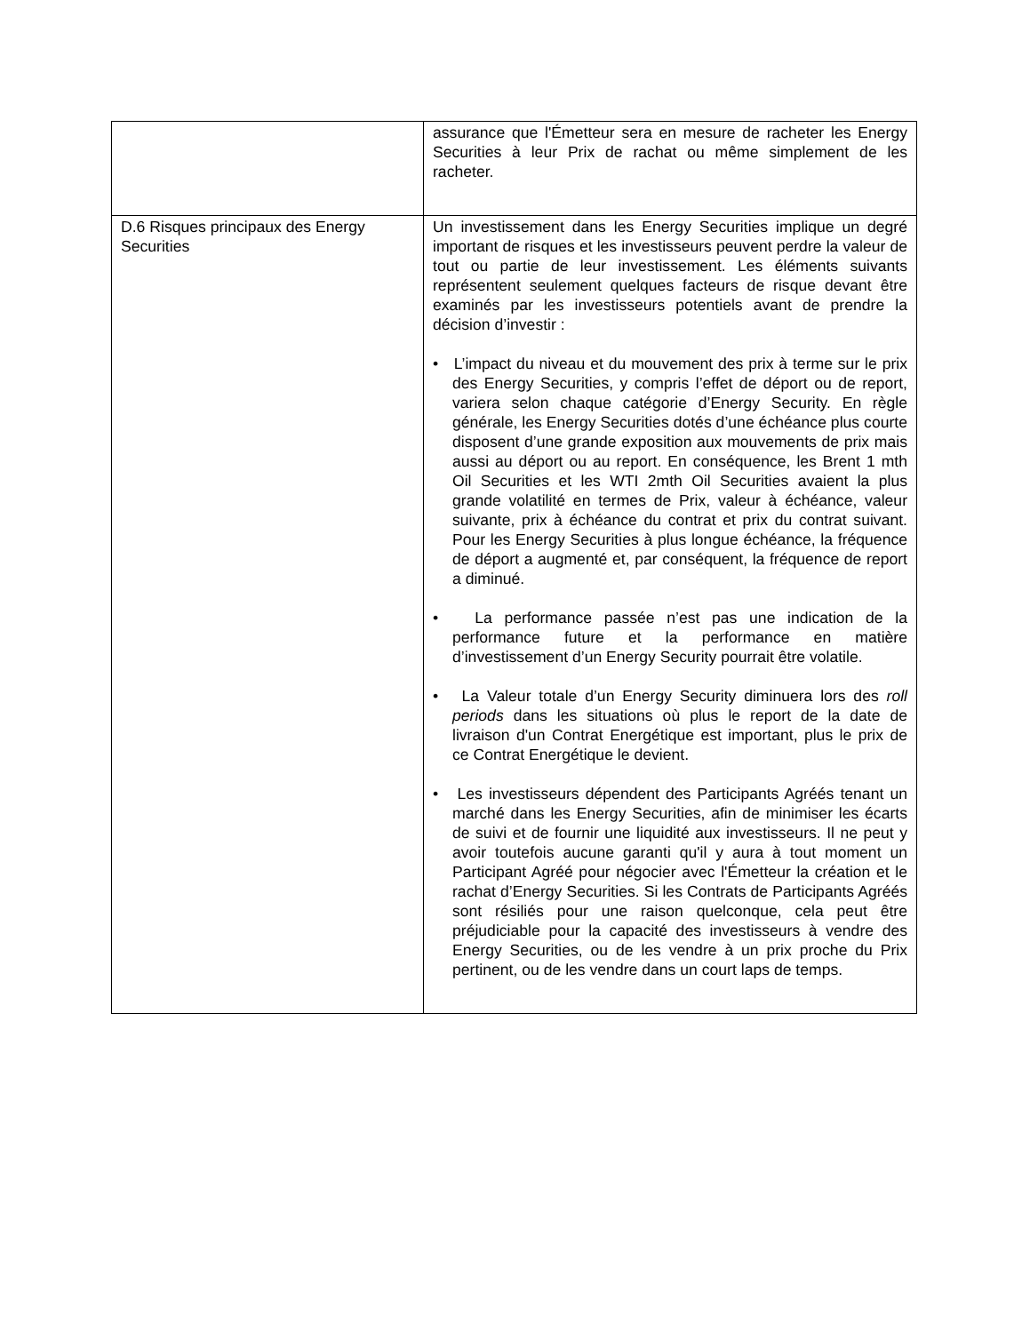| | assurance que l'Émetteur sera en mesure de racheter les Energy Securities à leur Prix de rachat ou même simplement de les racheter. |
| D.6 Risques principaux des Energy Securities | Un investissement dans les Energy Securities implique un degré important de risques et les investisseurs peuvent perdre la valeur de tout ou partie de leur investissement. Les éléments suivants représentent seulement quelques facteurs de risque devant être examinés par les investisseurs potentiels avant de prendre la décision d’investir : • L’impact du niveau et du mouvement des prix à terme sur le prix des Energy Securities, y compris l’effet de déport ou de report, variera selon chaque catégorie d’Energy Security. En règle générale, les Energy Securities dotés d’une échéance plus courte disposent d’une grande exposition aux mouvements de prix mais aussi au déport ou au report. En conséquence, les Brent 1 mth Oil Securities et les WTI 2mth Oil Securities avaient la plus grande volatilité en termes de Prix, valeur à échéance, valeur suivante, prix à échéance du contrat et prix du contrat suivant. Pour les Energy Securities à plus longue échéance, la fréquence de déport a augmenté et, par conséquent, la fréquence de report a diminué. • La performance passée n’est pas une indication de la performance future et la performance en matière d’investissement d’un Energy Security pourrait être volatile. • La Valeur totale d’un Energy Security diminuera lors des roll periods dans les situations où plus le report de la date de livraison d'un Contrat Energétique est important, plus le prix de ce Contrat Energétique le devient. • Les investisseurs dépendent des Participants Agréés tenant un marché dans les Energy Securities, afin de minimiser les écarts de suivi et de fournir une liquidité aux investisseurs. Il ne peut y avoir toutefois aucune garanti qu'il y aura à tout moment un Participant Agréé pour négocier avec l'Émetteur la création et le rachat d’Energy Securities. Si les Contrats de Participants Agréés sont résiliés pour une raison quelconque, cela peut être préjudiciable pour la capacité des investisseurs à vendre des Energy Securities, ou de les vendre à un prix proche du Prix pertinent, ou de les vendre dans un court laps de temps. |